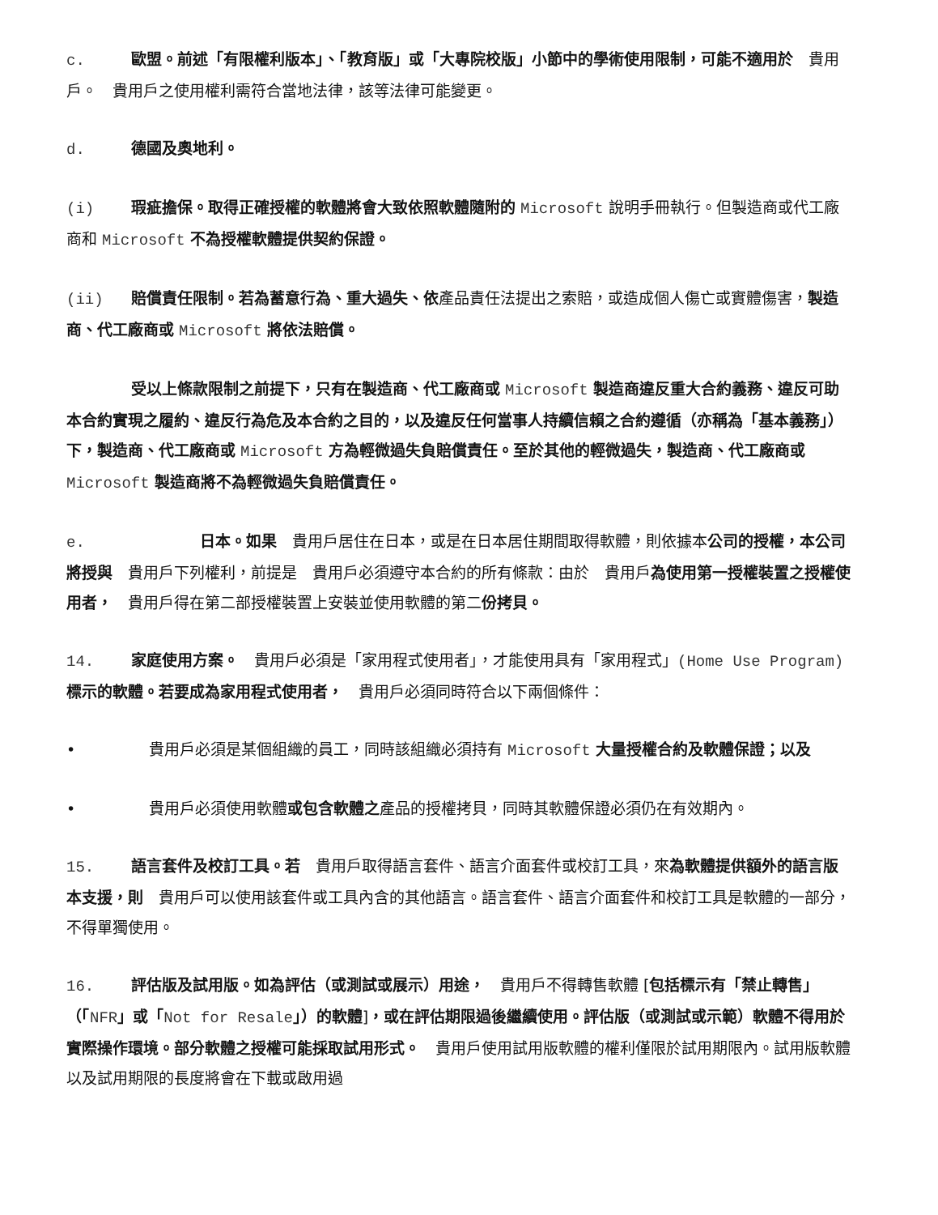c. 歐盟。前述「有限權利版本」、「教育版」或「大專院校版」小節中的學術使用限制，可能不適用於　貴用戶。　貴用戶之使用權利需符合當地法律，該等法律可能變更。
d. 德國及奧地利。
(i) 瑕疵擔保。取得正確授權的軟體將會大致依照軟體隨附的 Microsoft 說明手冊執行。但製造商或代工廠商和 Microsoft 不為授權軟體提供契約保證。
(ii) 賠償責任限制。若為蓄意行為、重大過失、依產品責任法提出之索賠，或造成個人傷亡或實體傷害，製造商、代工廠商或 Microsoft 將依法賠償。
受以上條款限制之前提下，只有在製造商、代工廠商或 Microsoft 製造商違反重大合約義務、違反可助本合約實現之履約、違反行為危及本合約之目的，以及違反任何當事人持續信賴之合約遵循（亦稱為「基本義務」）下，製造商、代工廠商或 Microsoft 方為輕微過失負賠償責任。至於其他的輕微過失，製造商、代工廠商或 Microsoft 製造商將不為輕微過失負賠償責任。
e. 日本。如果　貴用戶居住在日本，或是在日本居住期間取得軟體，則依據本公司的授權，本公司將授與　貴用戶下列權利，前提是　貴用戶必須遵守本合約的所有條款：由於　貴用戶為使用第一授權裝置之授權使用者，　貴用戶得在第二部授權裝置上安裝並使用軟體的第二份拷貝。
14. 家庭使用方案。　貴用戶必須是「家用程式使用者」，才能使用具有「家用程式」(Home Use Program) 標示的軟體。若要成為家用程式使用者，　貴用戶必須同時符合以下兩個條件：
• 貴用戶必須是某個組織的員工，同時該組織必須持有 Microsoft 大量授權合約及軟體保證；以及
• 貴用戶必須使用軟體或包含軟體之產品的授權拷貝，同時其軟體保證必須仍在有效期內。
15. 語言套件及校訂工具。若　貴用戶取得語言套件、語言介面套件或校訂工具，來為軟體提供額外的語言版本支援，則　貴用戶可以使用該套件或工具內含的其他語言。語言套件、語言介面套件和校訂工具是軟體的一部分，不得單獨使用。
16. 評估版及試用版。如為評估（或測試或展示）用途，　貴用戶不得轉售軟體 [包括標示有「禁止轉售」（「NFR」或「Not for Resale」）的軟體]，或在評估期限過後繼續使用。評估版（或測試或示範）軟體不得用於實際操作環境。部分軟體之授權可能採取試用形式。　貴用戶使用試用版軟體的權利僅限於試用期限內。試用版軟體以及試用期限的長度將會在下載或啟用過